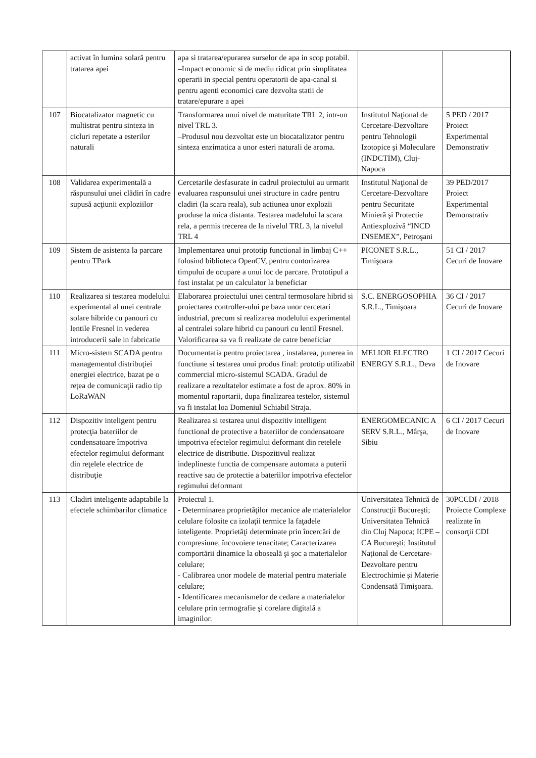| | activat în lumina solară pentru tratarea apei | apa si tratarea/epurarea surselor de apa in scop potabil. –Impact economic si de mediu ridicat prin simplitatea operarii in special pentru operatorii de apa-canal si pentru agenti economici care dezvolta statii de tratare/epurare a apei | | |
| 107 | Biocatalizator magnetic cu multistrat pentru sinteza in cicluri repetate a esterilor naturali | Transformarea unui nivel de maturitate TRL 2, intr-un nivel TRL 3. –Produsul nou dezvoltat este un biocatalizator pentru sinteza enzimatica a unor esteri naturali de aroma. | Institutul Naţional de Cercetare-Dezvoltare pentru Tehnologii Izotopice şi Moleculare (INDCTIM), Cluj-Napoca | 5 PED / 2017 Proiect Experimental Demonstrativ |
| 108 | Validarea experimentală a răspunsului unei clădiri în cadre supusă acţiunii exploziilor | Cercetarile desfasurate in cadrul proiectului au urmarit evaluarea raspunsului unei structure in cadre pentru cladiri (la scara reala), sub actiunea unor explozii produse la mica distanta. Testarea madelului la scara rela, a permis trecerea de la nivelul TRL 3, la nivelul TRL 4 | Institutul Naţional de Cercetare-Dezvoltare pentru Securitate Minieră şi Protectie Antiexplozivă “INCD INSEMEX”, Petroşani | 39 PED/2017 Proiect Experimental Demonstrativ |
| 109 | Sistem de asistenta la parcare pentru TPark | Implementarea unui prototip functional in limbaj C++ folosind biblioteca OpenCV, pentru contorizarea timpului de ocupare a unui loc de parcare. Prototipul a fost instalat pe un calculator la beneficiar | PICONET S.R.L., Timişoara | 51 CI / 2017 Cecuri de Inovare |
| 110 | Realizarea si testarea modelului experimental al unei centrale solare hibride cu panouri cu lentile Fresnel in vederea introducerii sale in fabricatie | Elaborarea proiectului unei central termosolare hibrid si proiectarea controller-ului pe baza unor cercetari industrial, precum si realizarea modelului experimental al centralei solare hibrid cu panouri cu lentil Fresnel. Valorificarea sa va fi realizate de catre beneficiar | S.C. ENERGOSOPHIA S.R.L., Timişoara | 36 CI / 2017 Cecuri de Inovare |
| 111 | Micro-sistem SCADA pentru managementul distribuţiei energiei electrice, bazat pe o reţea de comunicaţii radio tip LoRaWAN | Documentatia pentru proiectarea , instalarea, punerea in functiune si testarea unui produs final: prototip utilizabil commercial micro-sistemul SCADA. Gradul de realizare a rezultatelor estimate a fost de aprox. 80% in momentul raportarii, dupa finalizarea testelor, sistemul va fi instalat loa Domeniul Schiabil Straja. | MELIOR ELECTRO ENERGY S.R.L., Deva | 1 CI / 2017 Cecuri de Inovare |
| 112 | Dispozitiv inteligent pentru protecţia bateriilor de condensatoare împotriva efectelor regimului deformant din reţelele electrice de distribuţie | Realizarea si testarea unui dispozitiv intelligent functional de protective a bateriilor de condensatoare impotriva efectelor regimului deformant din retelele electrice de distributie. Dispozitivul realizat indeplineste functia de compensare automata a puterii reactive sau de protectie a bateriilor impotriva efectelor regimului deformant | ENERGOMECANIC A SERV S.R.L., Mârşa, Sibiu | 6 CI / 2017 Cecuri de Inovare |
| 113 | Cladiri inteligente adaptabile la efectele schimbarilor climatice | Proiectul 1. - Determinarea proprietăţilor mecanice ale materialelor celulare folosite ca izolaţii termice la faţadele inteligente. Proprietăţi determinate prin încercări de compresiune, încovoiere tenacitate; Caracterizarea comportării dinamice la oboseală şi şoc a materialelor celulare; - Calibrarea unor modele de material pentru materiale celulare; - Identificarea mecanismelor de cedare a materialelor celulare prin termografie şi corelare digitală a imaginilor. | Universitatea Tehnică de Construcţii Bucureşti; Universitatea Tehnică din Cluj Napoca; ICPE – CA Bucureşti; Institutul Naţional de Cercetare-Dezvoltare pentru Electrochimie şi Materie Condensată Timişoara. | 30PCCDI / 2018 Proiecte Complexe realizate în consorţii CDI |